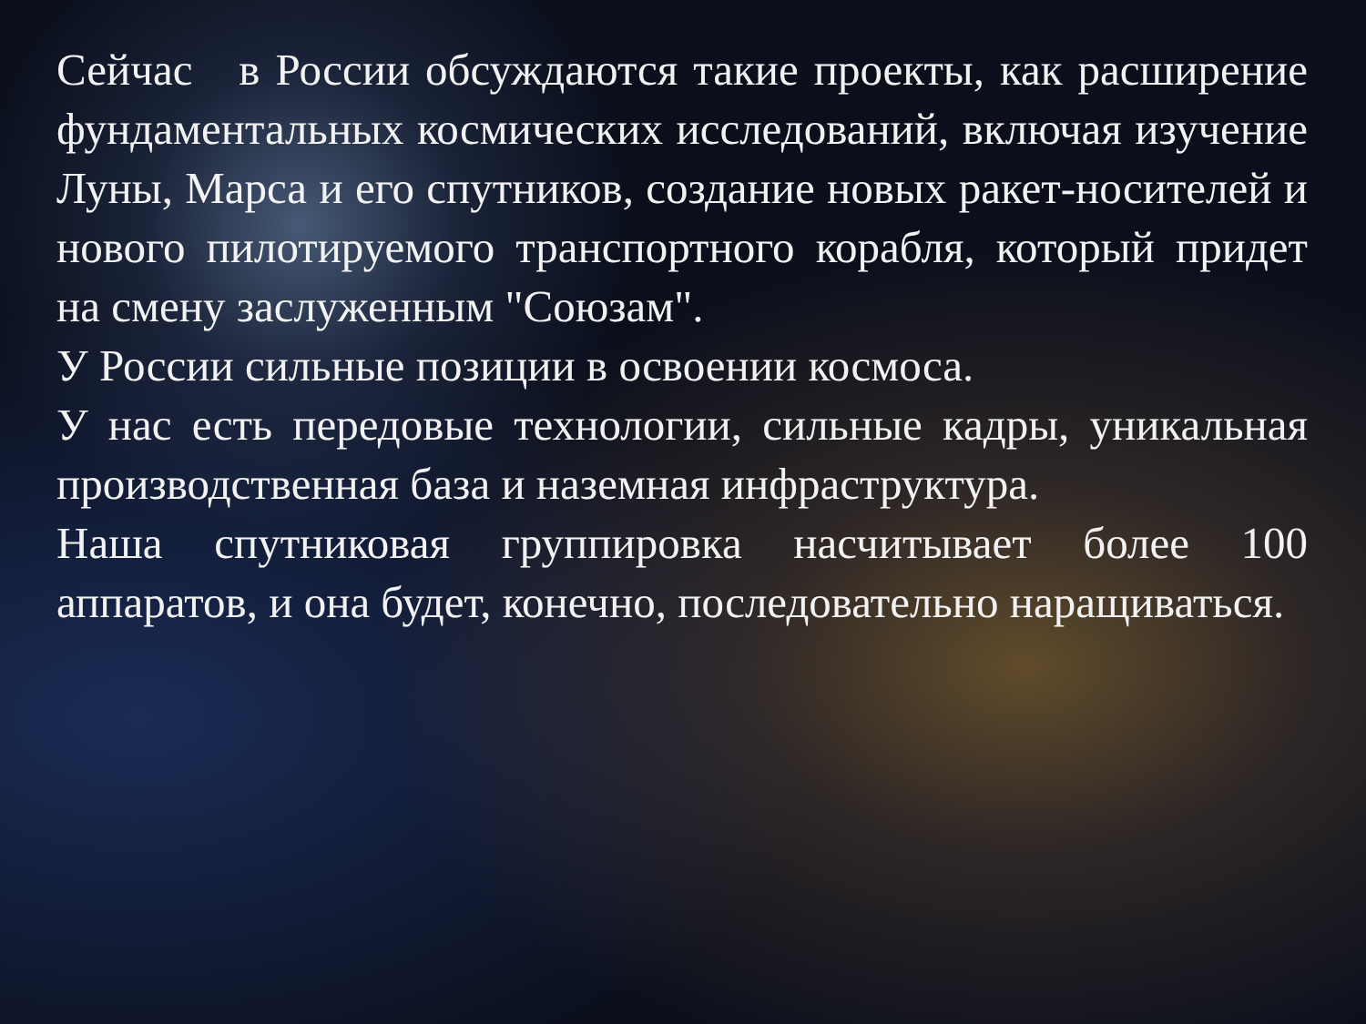Сейчас в России обсуждаются такие проекты, как расширение фундаментальных космических исследований, включая изучение Луны, Марса и его спутников, создание новых ракет-носителей и нового пилотируемого транспортного корабля, который придет на смену заслуженным "Союзам".
У России сильные позиции в освоении космоса.
У нас есть передовые технологии, сильные кадры, уникальная производственная база и наземная инфраструктура.
Наша спутниковая группировка насчитывает более 100 аппаратов, и она будет, конечно, последовательно наращиваться.